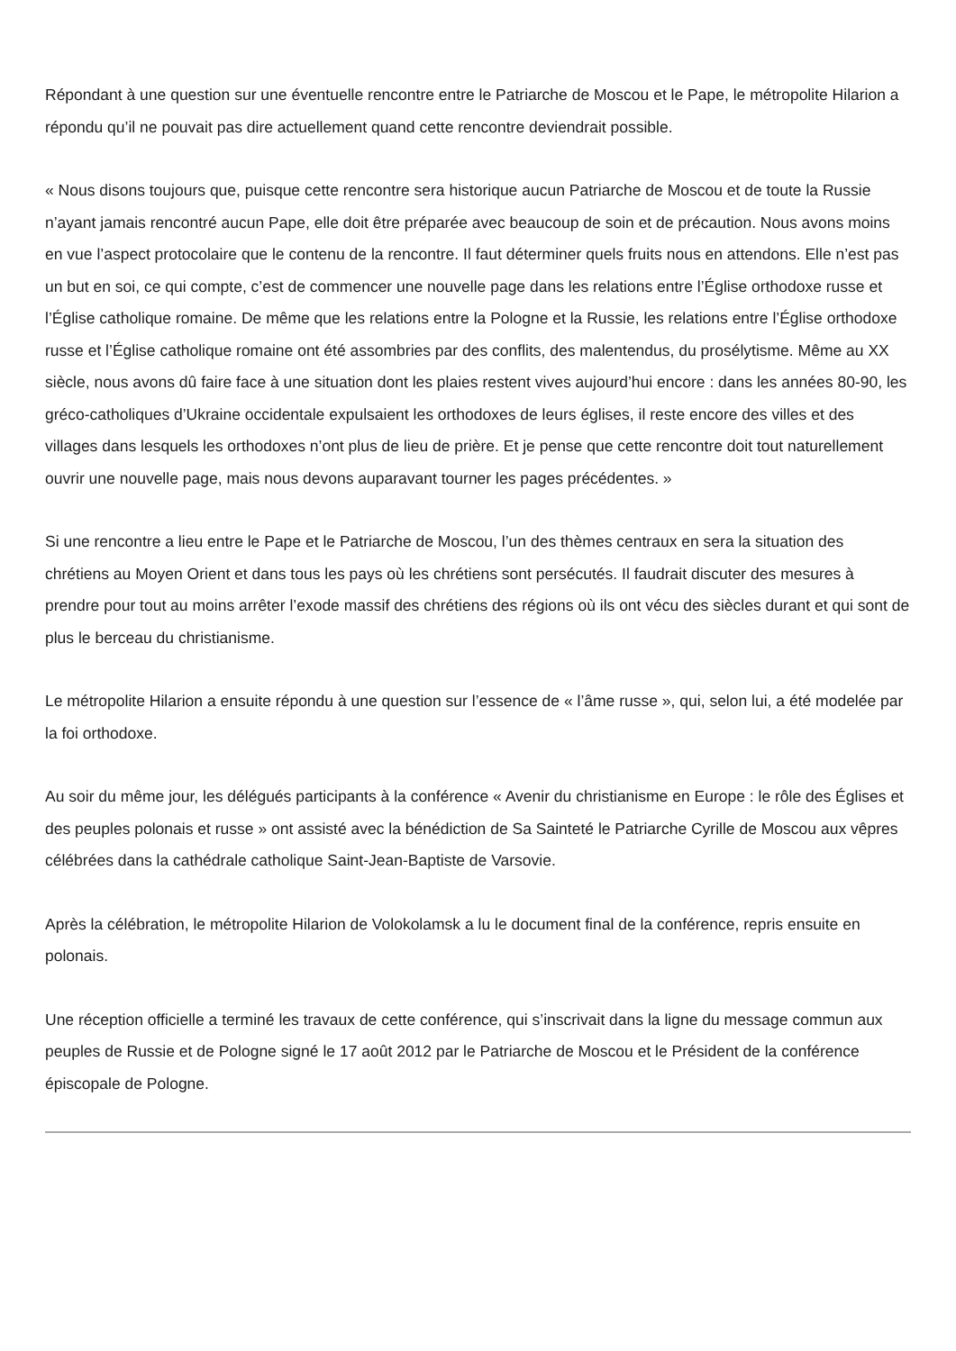Répondant à une question sur une éventuelle rencontre entre le Patriarche de Moscou et le Pape, le métropolite Hilarion a répondu qu’il ne pouvait pas dire actuellement quand cette rencontre deviendrait possible.
« Nous disons toujours que, puisque cette rencontre sera historique aucun Patriarche de Moscou et de toute la Russie n’ayant jamais rencontré aucun Pape, elle doit être préparée avec beaucoup de soin et de précaution. Nous avons moins en vue l’aspect protocolaire que le contenu de la rencontre. Il faut déterminer quels fruits nous en attendons. Elle n’est pas un but en soi, ce qui compte, c’est de commencer une nouvelle page dans les relations entre l’Église orthodoxe russe et l’Église catholique romaine. De même que les relations entre la Pologne et la Russie, les relations entre l’Église orthodoxe russe et l’Église catholique romaine ont été assombries par des conflits, des malentendus, du prosélytisme. Même au XX siècle, nous avons dû faire face à une situation dont les plaies restent vives aujourd’hui encore : dans les années 80-90, les gréco-catholiques d’Ukraine occidentale expulsaient les orthodoxes de leurs églises, il reste encore des villes et des villages dans lesquels les orthodoxes n’ont plus de lieu de prière. Et je pense que cette rencontre doit tout naturellement ouvrir une nouvelle page, mais nous devons auparavant tourner les pages précédentes. »
Si une rencontre a lieu entre le Pape et le Patriarche de Moscou, l’un des thèmes centraux en sera la situation des chrétiens au Moyen Orient et dans tous les pays où les chrétiens sont persécutés. Il faudrait discuter des mesures à prendre pour tout au moins arrêter l’exode massif des chrétiens des régions où ils ont vécu des siècles durant et qui sont de plus le berceau du christianisme.
Le métropolite Hilarion a ensuite répondu à une question sur l’essence de « l’âme russe », qui, selon lui, a été modelée par la foi orthodoxe.
Au soir du même jour, les délégués participants à la conférence « Avenir du christianisme en Europe : le rôle des Églises et des peuples polonais et russe » ont assisté avec la bénédiction de Sa Sainteté le Patriarche Cyrille de Moscou aux vêpres célébrées dans la cathédrale catholique Saint-Jean-Baptiste de Varsovie.
Après la célébration, le métropolite Hilarion de Volokolamsk a lu le document final de la conférence, repris ensuite en polonais.
Une réception officielle a terminé les travaux de cette conférence, qui s’inscrivait dans la ligne du message commun aux peuples de Russie et de Pologne signé le 17 août 2012 par le Patriarche de Moscou et le Président de la conférence épiscopale de Pologne.